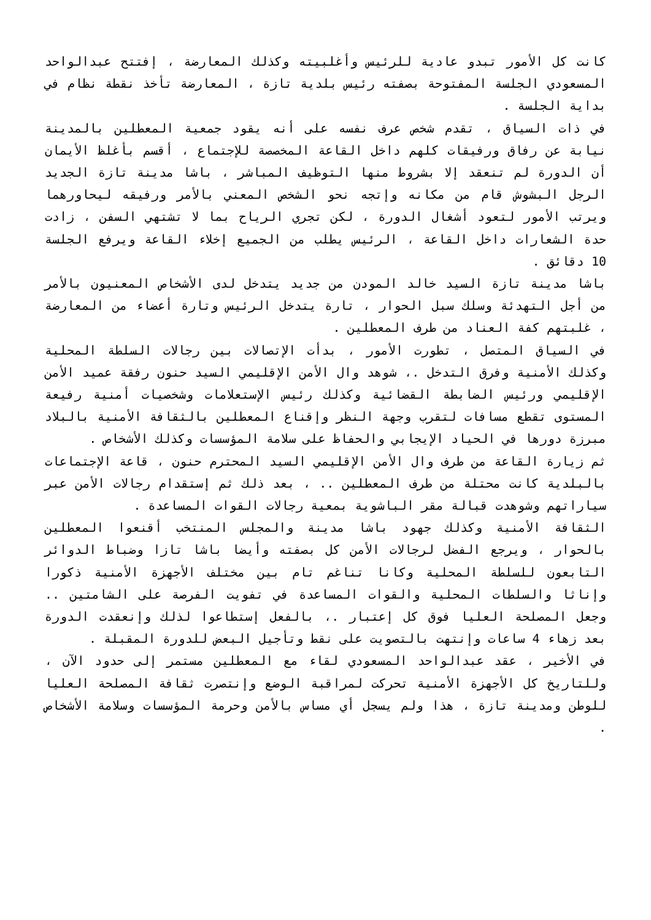كانت كل الأمور تبدو عادية للرئيس وأغلبيته وكذلك المعارضة ، إفتتح عبدالواحد المسعودي الجلسة المفتوحة بصفته رئيس بلدية تازة ، المعارضة تأخذ نقطة نظام في بداية الجلسة .
في ذات السياق ، تقدم شخص عرف نفسه على أنه يقود جمعية المعطلين بالمدينة نيابة عن رفاق ورفيقات كلهم داخل القاعة المخصصة للإجتماع ، أقسم بأغلظ الأيمان أن الدورة لم تنعقد إلا بشروط منها التوظيف المباشر ، باشا مدينة تازة الجديد الرجل البشوش قام من مكانه وإتجه نحو الشخص المعني بالأمر ورفيقه ليحاورهما ويرتب الأمور لتعود أشغال الدورة ، لكن تجري الرياح بما لا تشتهي السفن ، زادت حدة الشعارات داخل القاعة ، الرئيس يطلب من الجميع إخلاء القاعة ويرفع الجلسة 10 دقائق .
باشا مدينة تازة السيد خالد المودن من جديد يتدخل لدى الأشخاص المعنيون بالأمر من أجل التهدئة وسلك سبل الحوار ، تارة يتدخل الرئيس وتارة أعضاء من المعارضة ، غلبتهم كفة العناد من طرف المعطلين .
في السياق المتصل ، تطورت الأمور ، بدأت الإتصالات بين رجالات السلطة المحلية وكذلك الأمنية وفرق التدخل .، شوهد وال الأمن الإقليمي السيد حنون رفقة عميد الأمن الإقليمي ورئيس الضابطة القضائية وكذلك رئيس الإستعلامات وشخصيات أمنية رفيعة المستوى تقطع مسافات لتقرب وجهة النظر وإقناع المعطلين بالثقافة الأمنية بالبلاد مبرزة دورها في الحياد الإيجابي والحفاظ على سلامة المؤسسات وكذلك الأشخاص .
ثم زيارة القاعة من طرف وال الأمن الإقليمي السيد المحترم حنون ، قاعة الإجتماعات بالبلدية كانت محتلة من طرف المعطلين .. ، بعد ذلك ثم إستقدام رجالات الأمن عبر سياراتهم وشوهدت قبالة مقر الباشوية بمعية رجالات القوات المساعدة .
الثقافة الأمنية وكذلك جهود باشا مدينة والمجلس المنتخب أقنعوا المعطلين بالحوار ، ويرجع الفضل لرجالات الأمن كل بصفته وأيضا باشا تازا وضباط الدوائر التابعون للسلطة المحلية وكانا تناغم تام بين مختلف الأجهزة الأمنية ذكورا وإناثا والسلطات المحلية والقوات المساعدة في تفويت الفرصة على الشامتين .. وجعل المصلحة العليا فوق كل إعتبار .، بالفعل إستطاعوا لذلك وإنعقدت الدورة بعد زهاء 4 ساعات وإنتهت بالتصويت على نقط وتأجيل البعض للدورة المقبلة .
في الأخير ، عقد عبدالواحد المسعودي لقاء مع المعطلين مستمر إلى حدود الآن ، وللتاريخ كل الأجهزة الأمنية تحركت لمراقبة الوضع وإنتصرت ثقافة المصلحة العليا للوطن ومدينة تازة ، هذا ولم يسجل أي مساس بالأمن وحرمة المؤسسات وسلامة الأشخاص .